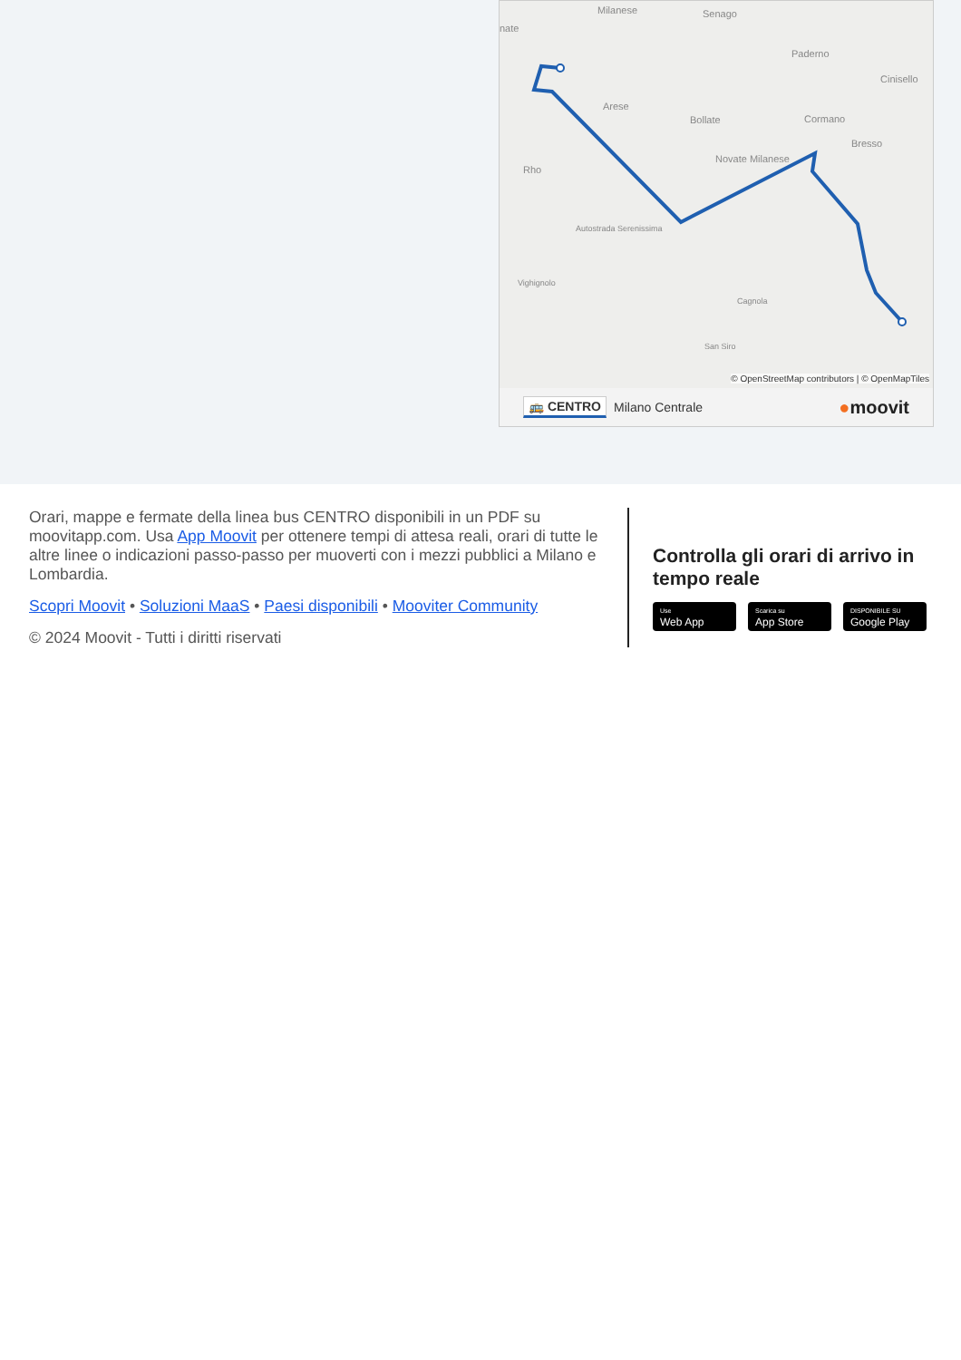Milanese
Senago
nate
Paderno
Cinisello
Arese
Bollate
Cormano
Bresso
Novate Milanese
Rho
Autostrada Serenissima
Vighignolo
Cagnola
San Siro
© OpenStreetMap contributors | © OpenMapTiles
🚌 CENTRO Milano Centrale ●moovit
Orari, mappe e fermate della linea bus CENTRO disponibili in un PDF su moovitapp.com. Usa App Moovit per ottenere tempi di attesa reali, orari di tutte le altre linee o indicazioni passo-passo per muoverti con i mezzi pubblici a Milano e Lombardia.
Scopri Moovit • Soluzioni MaaS • Paesi disponibili • Mooviter Community
© 2024 Moovit - Tutti i diritti riservati
Controlla gli orari di arrivo in tempo reale
Use
Web App
Scarica su
App Store
DISPONIBILE SU
Google Play